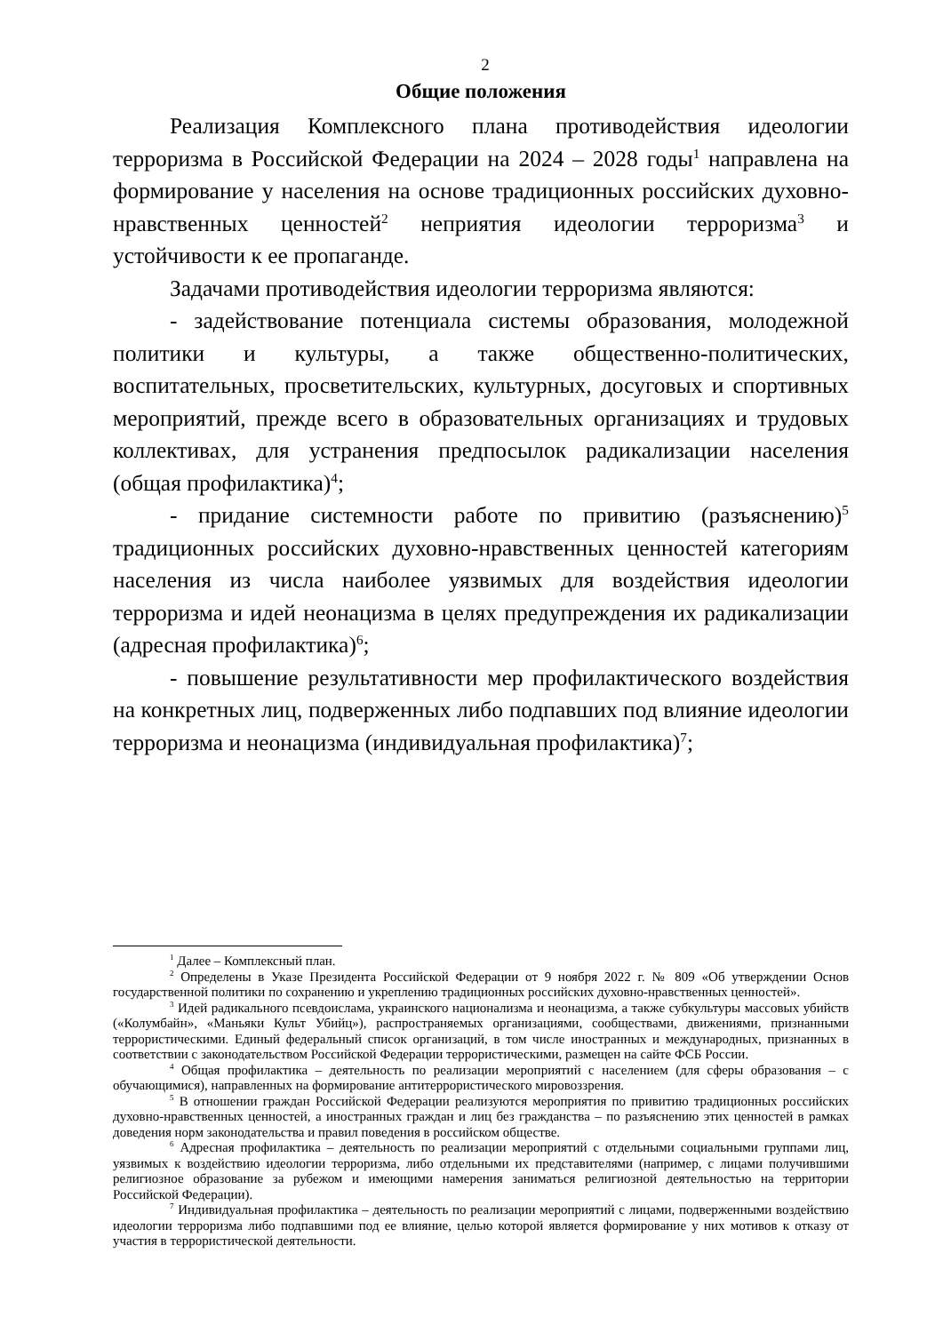2
Общие положения
Реализация Комплексного плана противодействия идеологии терроризма в Российской Федерации на 2024 – 2028 годы<sup>1</sup> направлена на формирование у населения на основе традиционных российских духовно-нравственных ценностей<sup>2</sup> неприятия идеологии терроризма<sup>3</sup> и устойчивости к ее пропаганде.
Задачами противодействия идеологии терроризма являются:
- задействование потенциала системы образования, молодежной политики и культуры, а также общественно-политических, воспитательных, просветительских, культурных, досуговых и спортивных мероприятий, прежде всего в образовательных организациях и трудовых коллективах, для устранения предпосылок радикализации населения (общая профилактика)<sup>4</sup>;
- придание системности работе по привитию (разъяснению)<sup>5</sup> традиционных российских духовно-нравственных ценностей категориям населения из числа наиболее уязвимых для воздействия идеологии терроризма и идей неонацизма в целях предупреждения их радикализации (адресная профилактика)<sup>6</sup>;
- повышение результативности мер профилактического воздействия на конкретных лиц, подверженных либо подпавших под влияние идеологии терроризма и неонацизма (индивидуальная профилактика)<sup>7</sup>;
<sup>1</sup> Далее – Комплексный план.
<sup>2</sup> Определены в Указе Президента Российской Федерации от 9 ноября 2022 г. № 809 «Об утверждении Основ государственной политики по сохранению и укреплению традиционных российских духовно-нравственных ценностей».
<sup>3</sup> Идей радикального псевдоислама, украинского национализма и неонацизма, а также субкультуры массовых убийств («Колумбайн», «Маньяки Культ Убийц»), распространяемых организациями, сообществами, движениями, признанными террористическими. Единый федеральный список организаций, в том числе иностранных и международных, признанных в соответствии с законодательством Российской Федерации террористическими, размещен на сайте ФСБ России.
<sup>4</sup> Общая профилактика – деятельность по реализации мероприятий с населением (для сферы образования – с обучающимися), направленных на формирование антитеррористического мировоззрения.
<sup>5</sup> В отношении граждан Российской Федерации реализуются мероприятия по привитию традиционных российских духовно-нравственных ценностей, а иностранных граждан и лиц без гражданства – по разъяснению этих ценностей в рамках доведения норм законодательства и правил поведения в российском обществе.
<sup>6</sup> Адресная профилактика – деятельность по реализации мероприятий с отдельными социальными группами лиц, уязвимых к воздействию идеологии терроризма, либо отдельными их представителями (например, с лицами получившими религиозное образование за рубежом и имеющими намерения заниматься религиозной деятельностью на территории Российской Федерации).
<sup>7</sup> Индивидуальная профилактика – деятельность по реализации мероприятий с лицами, подверженными воздействию идеологии терроризма либо подпавшими под ее влияние, целью которой является формирование у них мотивов к отказу от участия в террористической деятельности.